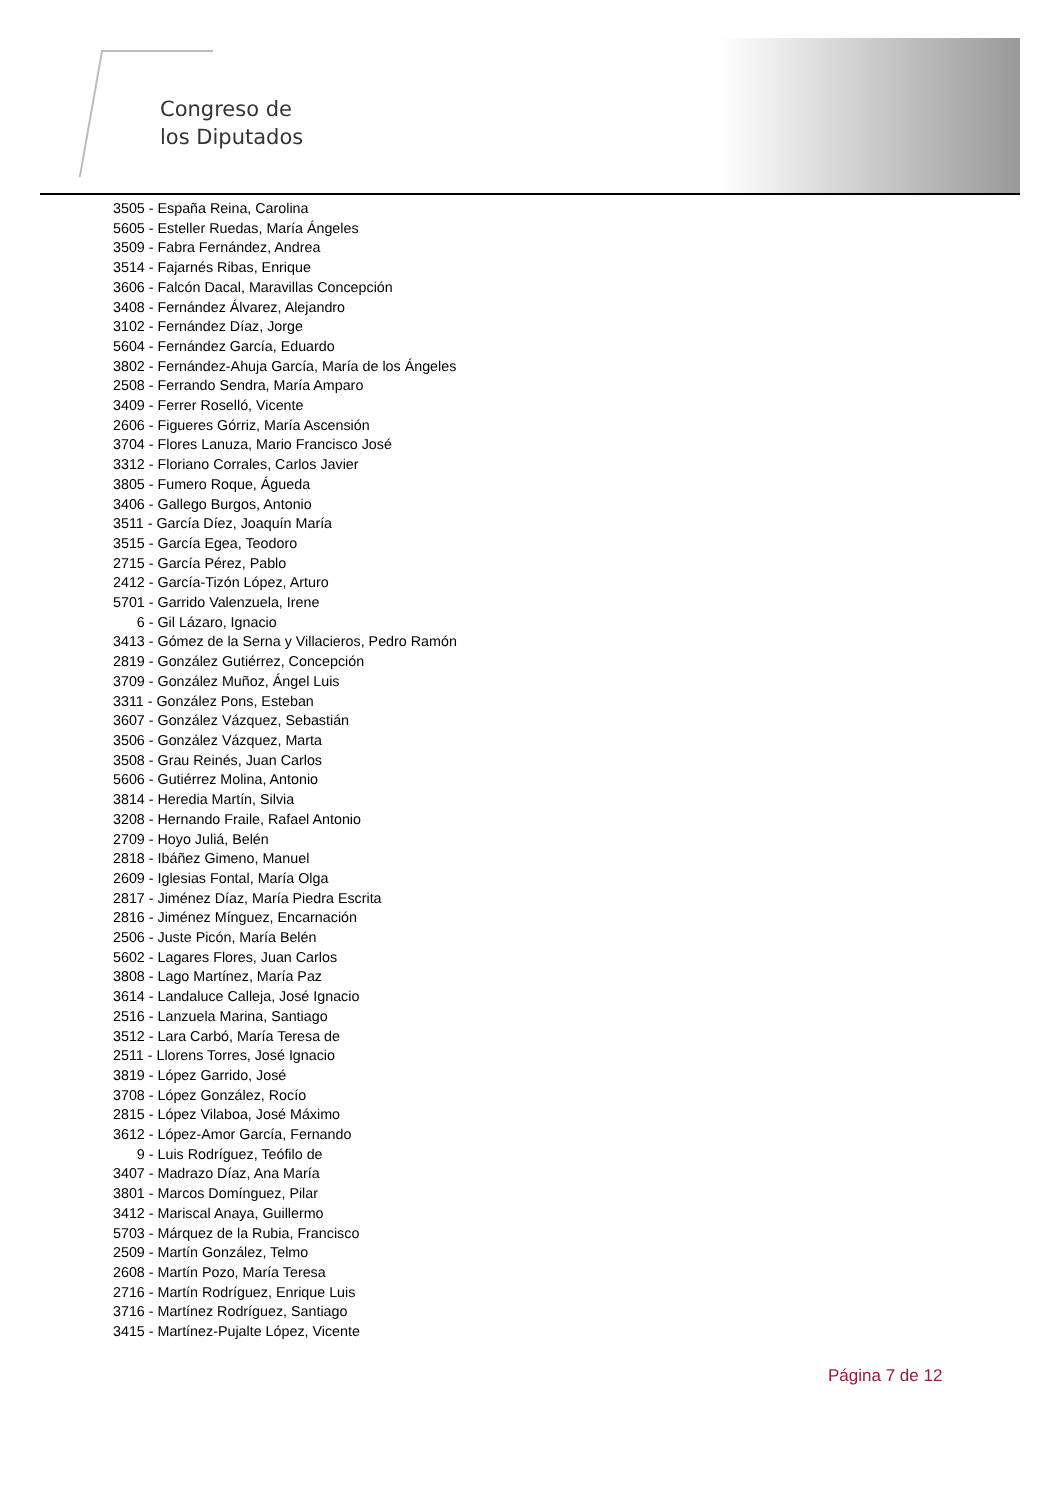Congreso de
los Diputados
3505 - España Reina, Carolina
5605 - Esteller Ruedas, María Ángeles
3509 - Fabra Fernández, Andrea
3514 - Fajarnés Ribas, Enrique
3606 - Falcón Dacal, Maravillas Concepción
3408 - Fernández Álvarez, Alejandro
3102 - Fernández Díaz, Jorge
5604 - Fernández García, Eduardo
3802 - Fernández-Ahuja García, María de los Ángeles
2508 - Ferrando Sendra, María Amparo
3409 - Ferrer Roselló, Vicente
2606 - Figueres Górriz, María Ascensión
3704 - Flores Lanuza, Mario Francisco José
3312 - Floriano Corrales, Carlos Javier
3805 - Fumero Roque, Águeda
3406 - Gallego Burgos, Antonio
3511 - García Díez, Joaquín María
3515 - García Egea, Teodoro
2715 - García Pérez, Pablo
2412 - García-Tizón López, Arturo
5701 - Garrido Valenzuela, Irene
6 - Gil Lázaro, Ignacio
3413 - Gómez de la Serna y Villacieros, Pedro Ramón
2819 - González Gutiérrez, Concepción
3709 - González Muñoz, Ángel Luis
3311 - González Pons, Esteban
3607 - González Vázquez, Sebastián
3506 - González Vázquez, Marta
3508 - Grau Reinés, Juan Carlos
5606 - Gutiérrez Molina, Antonio
3814 - Heredia Martín, Silvia
3208 - Hernando Fraile, Rafael Antonio
2709 - Hoyo Juliá, Belén
2818 - Ibáñez Gimeno, Manuel
2609 - Iglesias Fontal, María Olga
2817 - Jiménez Díaz, María Piedra Escrita
2816 - Jiménez Mínguez, Encarnación
2506 - Juste Picón, María Belén
5602 - Lagares Flores, Juan Carlos
3808 - Lago Martínez, María Paz
3614 - Landaluce Calleja, José Ignacio
2516 - Lanzuela Marina, Santiago
3512 - Lara Carbó, María Teresa de
2511 - Llorens Torres, José Ignacio
3819 - López Garrido, José
3708 - López González, Rocío
2815 - López Vilaboa, José Máximo
3612 - López-Amor García, Fernando
9 - Luis Rodríguez, Teófilo de
3407 - Madrazo Díaz, Ana María
3801 - Marcos Domínguez, Pilar
3412 - Mariscal Anaya, Guillermo
5703 - Márquez de la Rubia, Francisco
2509 - Martín González, Telmo
2608 - Martín Pozo, María Teresa
2716 - Martín Rodríguez, Enrique Luis
3716 - Martínez Rodríguez, Santiago
3415 - Martínez-Pujalte López, Vicente
Página 7 de 12